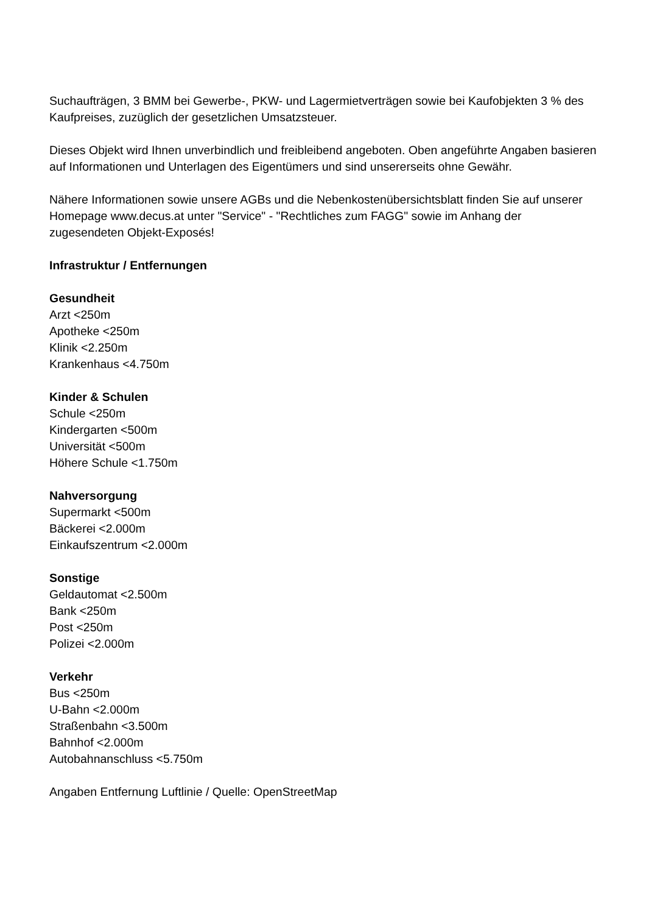Suchaufträgen, 3 BMM bei Gewerbe-, PKW- und Lagermietverträgen sowie bei Kaufobjekten 3 % des Kaufpreises, zuzüglich der gesetzlichen Umsatzsteuer.
Dieses Objekt wird Ihnen unverbindlich und freibleibend angeboten. Oben angeführte Angaben basieren auf Informationen und Unterlagen des Eigentümers und sind unsererseits ohne Gewähr.
Nähere Informationen sowie unsere AGBs und die Nebenkostenübersichtsblatt finden Sie auf unserer Homepage www.decus.at unter "Service" - "Rechtliches zum FAGG" sowie im Anhang der zugesendeten Objekt-Exposés!
Infrastruktur / Entfernungen
Gesundheit
Arzt <250m
Apotheke <250m
Klinik <2.250m
Krankenhaus <4.750m
Kinder & Schulen
Schule <250m
Kindergarten <500m
Universität <500m
Höhere Schule <1.750m
Nahversorgung
Supermarkt <500m
Bäckerei <2.000m
Einkaufszentrum <2.000m
Sonstige
Geldautomat <2.500m
Bank <250m
Post <250m
Polizei <2.000m
Verkehr
Bus <250m
U-Bahn <2.000m
Straßenbahn <3.500m
Bahnhof <2.000m
Autobahnanschluss <5.750m
Angaben Entfernung Luftlinie / Quelle: OpenStreetMap